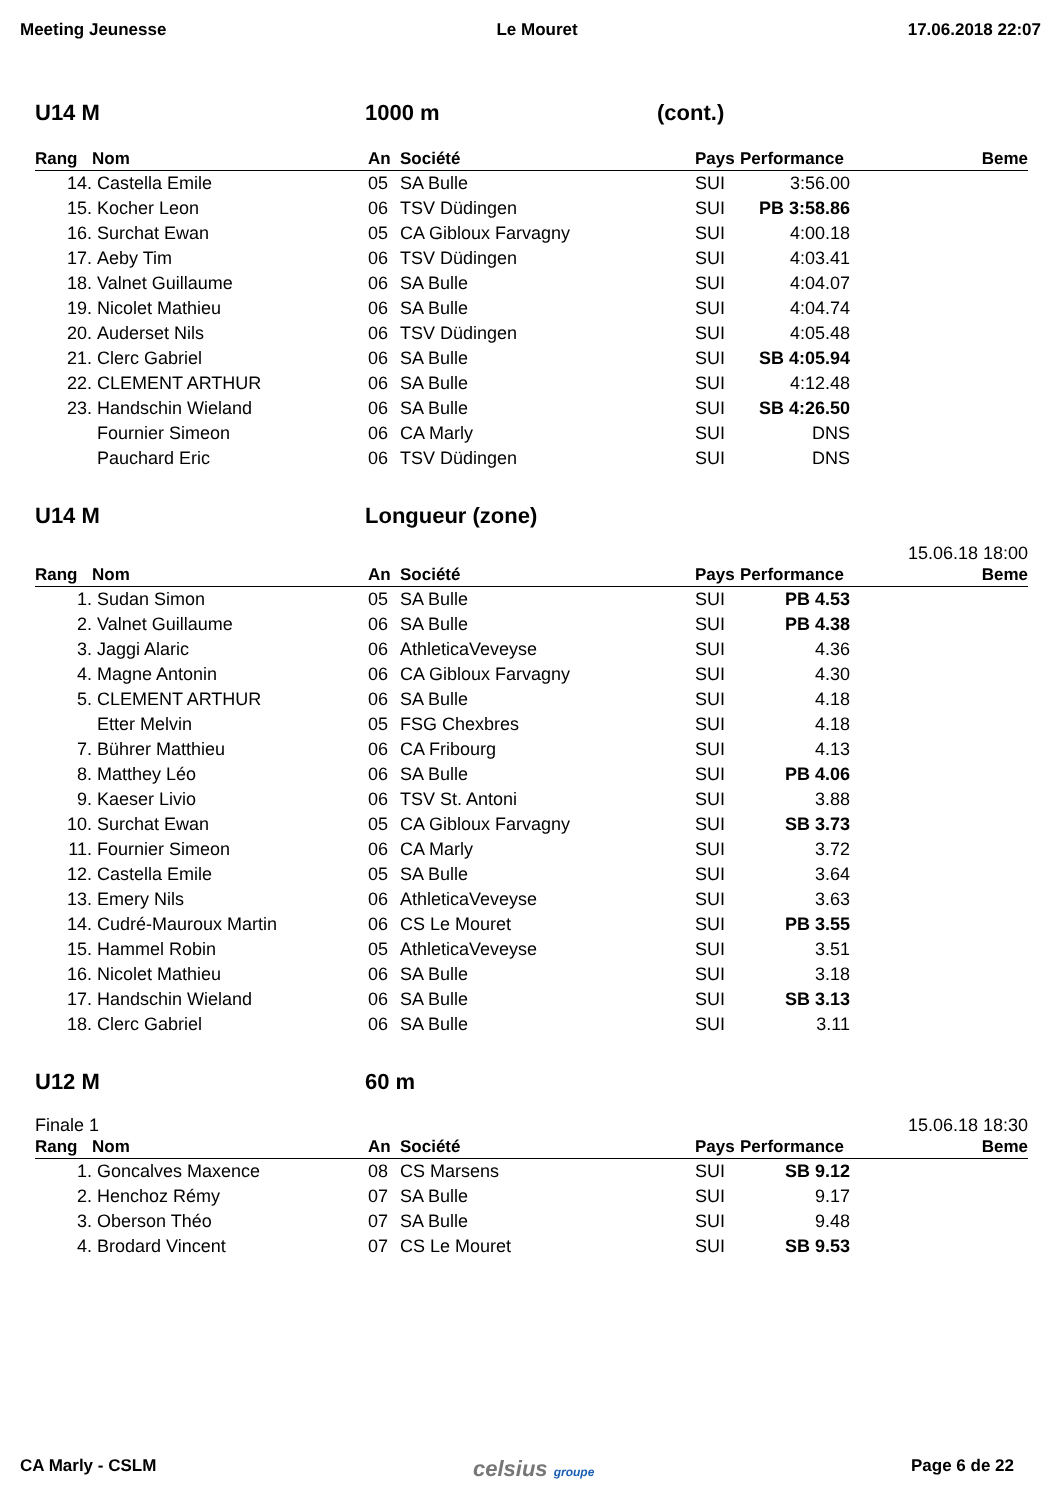Meeting Jeunesse Le Mouret 17.06.2018 22:07
U14 M 1000 m (cont.)
| Rang | Nom | An | Société | Pays | Performance | Beme |
| --- | --- | --- | --- | --- | --- | --- |
| 14. | Castella Emile | 05 | SA Bulle | SUI | 3:56.00 | |
| 15. | Kocher Leon | 06 | TSV Düdingen | SUI | PB 3:58.86 | |
| 16. | Surchat Ewan | 05 | CA Gibloux Farvagny | SUI | 4:00.18 | |
| 17. | Aeby Tim | 06 | TSV Düdingen | SUI | 4:03.41 | |
| 18. | Valnet Guillaume | 06 | SA Bulle | SUI | 4:04.07 | |
| 19. | Nicolet Mathieu | 06 | SA Bulle | SUI | 4:04.74 | |
| 20. | Auderset Nils | 06 | TSV Düdingen | SUI | 4:05.48 | |
| 21. | Clerc Gabriel | 06 | SA Bulle | SUI | SB 4:05.94 | |
| 22. | CLEMENT ARTHUR | 06 | SA Bulle | SUI | 4:12.48 | |
| 23. | Handschin Wieland | 06 | SA Bulle | SUI | SB 4:26.50 | |
| | Fournier Simeon | 06 | CA Marly | SUI | DNS | |
| | Pauchard Eric | 06 | TSV Düdingen | SUI | DNS | |
U14 M Longueur (zone)
15.06.18 18:00
| Rang | Nom | An | Société | Pays | Performance | Beme |
| --- | --- | --- | --- | --- | --- | --- |
| 1. | Sudan Simon | 05 | SA Bulle | SUI | PB 4.53 | |
| 2. | Valnet Guillaume | 06 | SA Bulle | SUI | PB 4.38 | |
| 3. | Jaggi Alaric | 06 | AthleticaVeveyse | SUI | 4.36 | |
| 4. | Magne Antonin | 06 | CA Gibloux Farvagny | SUI | 4.30 | |
| 5. | CLEMENT ARTHUR | 06 | SA Bulle | SUI | 4.18 | |
| | Etter Melvin | 05 | FSG Chexbres | SUI | 4.18 | |
| 7. | Bührer Matthieu | 06 | CA Fribourg | SUI | 4.13 | |
| 8. | Matthey Léo | 06 | SA Bulle | SUI | PB 4.06 | |
| 9. | Kaeser Livio | 06 | TSV St. Antoni | SUI | 3.88 | |
| 10. | Surchat Ewan | 05 | CA Gibloux Farvagny | SUI | SB 3.73 | |
| 11. | Fournier Simeon | 06 | CA Marly | SUI | 3.72 | |
| 12. | Castella Emile | 05 | SA Bulle | SUI | 3.64 | |
| 13. | Emery Nils | 06 | AthleticaVeveyse | SUI | 3.63 | |
| 14. | Cudré-Mauroux Martin | 06 | CS Le Mouret | SUI | PB 3.55 | |
| 15. | Hammel Robin | 05 | AthleticaVeveyse | SUI | 3.51 | |
| 16. | Nicolet Mathieu | 06 | SA Bulle | SUI | 3.18 | |
| 17. | Handschin Wieland | 06 | SA Bulle | SUI | SB 3.13 | |
| 18. | Clerc Gabriel | 06 | SA Bulle | SUI | 3.11 | |
U12 M 60 m
Finale 1 15.06.18 18:30
| Rang | Nom | An | Société | Pays | Performance | Beme |
| --- | --- | --- | --- | --- | --- | --- |
| 1. | Goncalves Maxence | 08 | CS Marsens | SUI | SB 9.12 | |
| 2. | Henchoz Rémy | 07 | SA Bulle | SUI | 9.17 | |
| 3. | Oberson Théo | 07 | SA Bulle | SUI | 9.48 | |
| 4. | Brodard Vincent | 07 | CS Le Mouret | SUI | SB 9.53 | |
CA Marly - CSLM celsius groupe Page 6 de 22